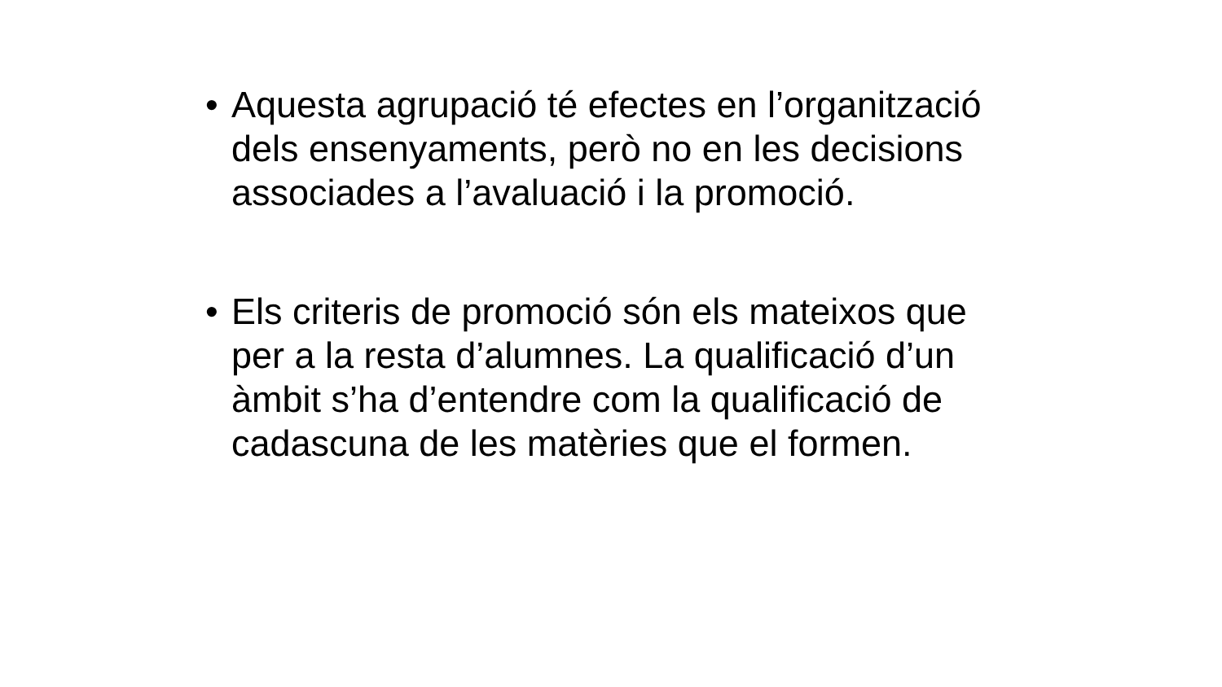• Aquesta agrupació té efectes en l’organització dels ensenyaments, però no en les decisions associades a l’avaluació i la promoció.
• Els criteris de promoció són els mateixos que per a la resta d’alumnes. La qualificació d’un àmbit s’ha d’entendre com la qualificació de cadascuna de les matèries que el formen.